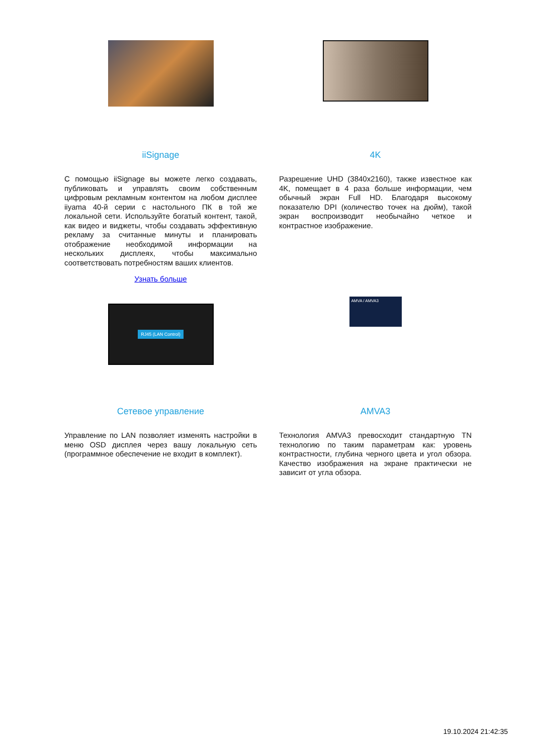iiSignage
С помощью iiSignage вы можете легко создавать, публиковать и управлять своим собственным цифровым рекламным контентом на любом дисплее iiyama 40-й серии с настольного ПК в той же локальной сети. Используйте богатый контент, такой, как видео и виджеты, чтобы создавать эффективную рекламу за считанные минуты и планировать отображение необходимой информации на нескольких дисплеях, чтобы максимально соответствовать потребностям ваших клиентов.
Узнать больше
4K
Разрешение UHD (3840x2160), также известное как 4K, помещает в 4 раза больше информации, чем обычный экран Full HD. Благодаря высокому показателю DPI (количество точек на дюйм), такой экран воспроизводит необычайно четкое и контрастное изображение.
RJ45 (LAN Control)
Сетевое управление
Управление по LAN позволяет изменять настройки в меню OSD дисплея через вашу локальную сеть (программное обеспечение не входит в комплект).
AMVA / AMVA3
AMVA3
Технология AMVA3 превосходит стандартную TN технологию по таким параметрам как: уровень контрастности, глубина черного цвета и угол обзора. Качество изображения на экране практически не зависит от угла обзора.
19.10.2024 21:42:35